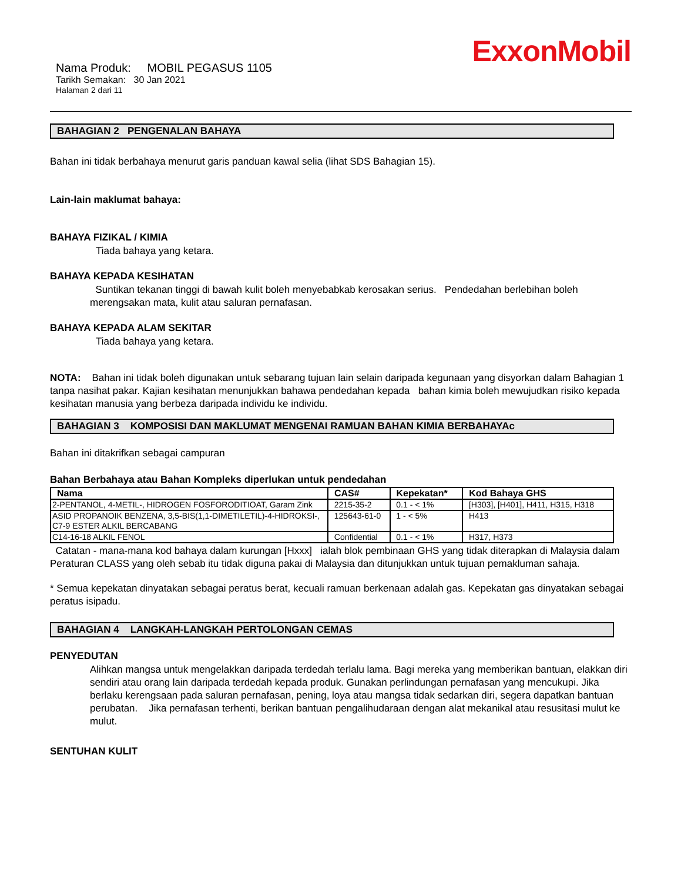ExxonMobil
Nama Produk: MOBIL PEGASUS 1105
Tarikh Semakan: 30 Jan 2021
Halaman 2 dari 11
BAHAGIAN 2 PENGENALAN BAHAYA
Bahan ini tidak berbahaya menurut garis panduan kawal selia (lihat SDS Bahagian 15).
Lain-lain maklumat bahaya:
BAHAYA FIZIKAL / KIMIA
Tiada bahaya yang ketara.
BAHAYA KEPADA KESIHATAN
Suntikan tekanan tinggi di bawah kulit boleh menyebabkab kerosakan serius. Pendedahan berlebihan boleh merengsakan mata, kulit atau saluran pernafasan.
BAHAYA KEPADA ALAM SEKITAR
Tiada bahaya yang ketara.
NOTA: Bahan ini tidak boleh digunakan untuk sebarang tujuan lain selain daripada kegunaan yang disyorkan dalam Bahagian 1 tanpa nasihat pakar. Kajian kesihatan menunjukkan bahawa pendedahan kepada bahan kimia boleh mewujudkan risiko kepada kesihatan manusia yang berbeza daripada individu ke individu.
BAHAGIAN 3 KOMPOSISI DAN MAKLUMAT MENGENAI RAMUAN BAHAN KIMIA BERBAHAYAc
Bahan ini ditakrifkan sebagai campuran
Bahan Berbahaya atau Bahan Kompleks diperlukan untuk pendedahan
| Nama | CAS# | Kepekatan* | Kod Bahaya GHS |
| --- | --- | --- | --- |
| 2-PENTANOL, 4-METIL-, HIDROGEN FOSFORODITIOAT, Garam Zink | 2215-35-2 | 0.1 - < 1% | [H303], [H401], H411, H315, H318 |
| ASID PROPANOIK BENZENA, 3,5-BIS(1,1-DIMETILETIL)-4-HIDROKSI-, C7-9 ESTER ALKIL BERCABANG | 125643-61-0 | 1 - < 5% | H413 |
| C14-16-18 ALKIL FENOL | Confidential | 0.1 - < 1% | H317, H373 |
Catatan - mana-mana kod bahaya dalam kurungan [Hxxx] ialah blok pembinaan GHS yang tidak diterapkan di Malaysia dalam Peraturan CLASS yang oleh sebab itu tidak diguna pakai di Malaysia dan ditunjukkan untuk tujuan pemakluman sahaja.
* Semua kepekatan dinyatakan sebagai peratus berat, kecuali ramuan berkenaan adalah gas. Kepekatan gas dinyatakan sebagai peratus isipadu.
BAHAGIAN 4 LANGKAH-LANGKAH PERTOLONGAN CEMAS
PENYEDUTAN
Alihkan mangsa untuk mengelakkan daripada terdedah terlalu lama. Bagi mereka yang memberikan bantuan, elakkan diri sendiri atau orang lain daripada terdedah kepada produk. Gunakan perlindungan pernafasan yang mencukupi. Jika berlaku kerengsaan pada saluran pernafasan, pening, loya atau mangsa tidak sedarkan diri, segera dapatkan bantuan perubatan. Jika pernafasan terhenti, berikan bantuan pengalihudaraan dengan alat mekanikal atau resusitasi mulut ke mulut.
SENTUHAN KULIT